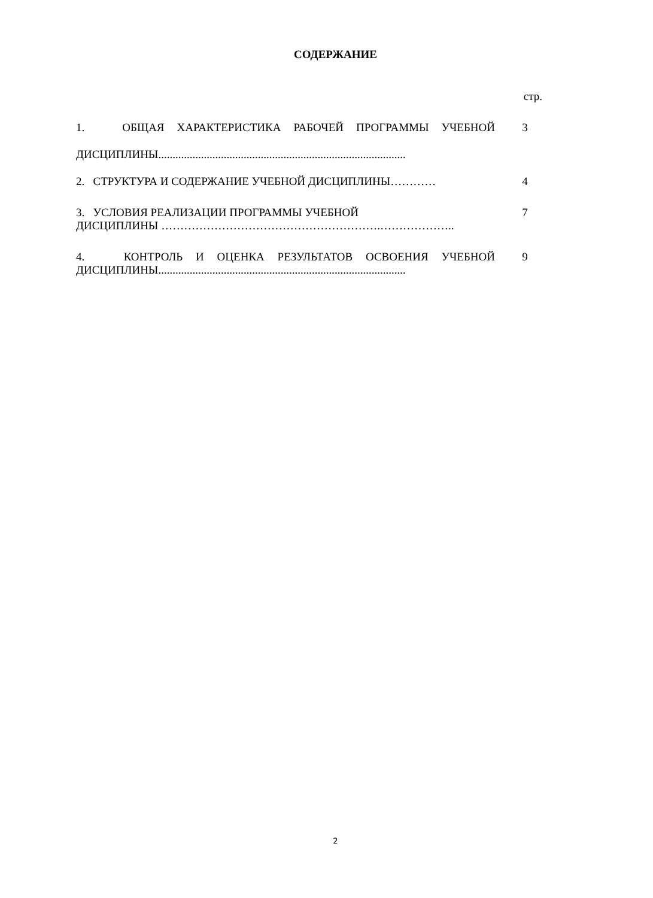СОДЕРЖАНИЕ
стр.
| 1. ОБЩАЯ ХАРАКТЕРИСТИКА РАБОЧЕЙ ПРОГРАММЫ УЧЕБНОЙ ДИСЦИПЛИНЫ....................................................................................... | 3 |
| 2. СТРУКТУРА И СОДЕРЖАНИЕ УЧЕБНОЙ ДИСЦИПЛИНЫ………… | 4 |
| 3. УСЛОВИЯ РЕАЛИЗАЦИИ ПРОГРАММЫ УЧЕБНОЙ ДИСЦИПЛИНЫ ………………………………………………….……………….. | 7 |
| 4. КОНТРОЛЬ И ОЦЕНКА РЕЗУЛЬТАТОВ ОСВОЕНИЯ УЧЕБНОЙ ДИСЦИПЛИНЫ....................................................................................... | 9 |
2